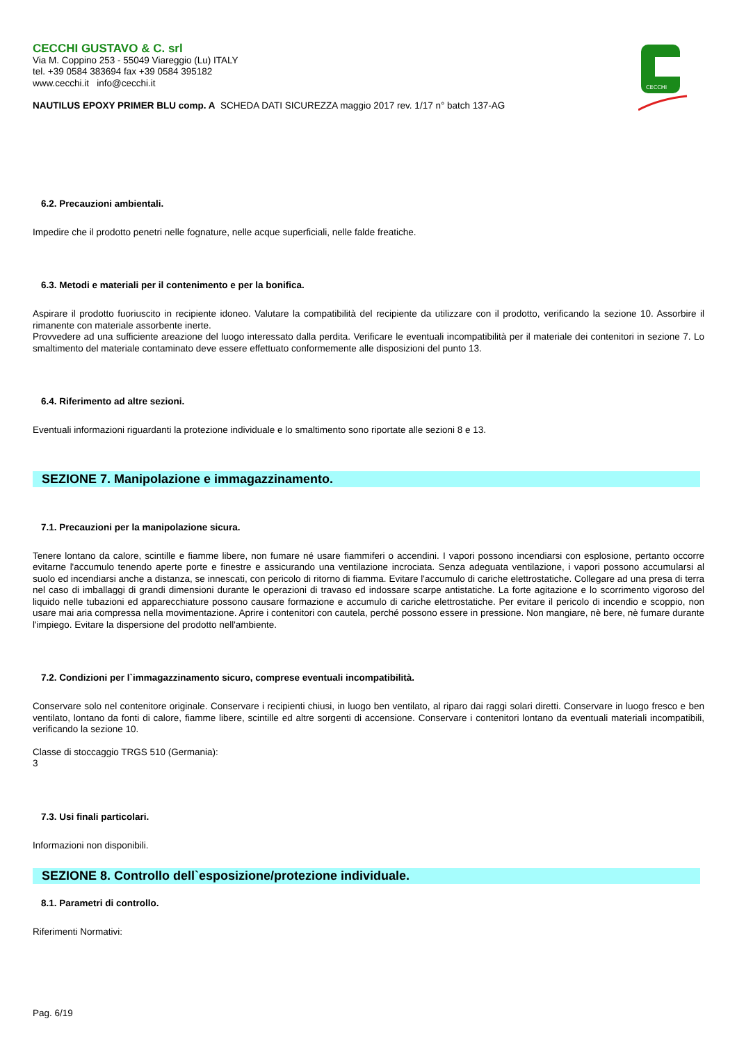CECCHI GUSTAVO & C. srl
Via M. Coppino 253 - 55049 Viareggio (Lu) ITALY
tel. +39 0584 383694 fax +39 0584 395182
www.cecchi.it info@cecchi.it
NAUTILUS EPOXY PRIMER BLU comp. A SCHEDA DATI SICUREZZA maggio 2017 rev. 1/17 n° batch 137-AG
CECCHI
6.2. Precauzioni ambientali.
Impedire che il prodotto penetri nelle fognature, nelle acque superficiali, nelle falde freatiche.
6.3. Metodi e materiali per il contenimento e per la bonifica.
Aspirare il prodotto fuoriuscito in recipiente idoneo. Valutare la compatibilità del recipiente da utilizzare con il prodotto, verificando la sezione 10. Assorbire il rimanente con materiale assorbente inerte.
Provvedere ad una sufficiente areazione del luogo interessato dalla perdita. Verificare le eventuali incompatibilità per il materiale dei contenitori in sezione 7. Lo smaltimento del materiale contaminato deve essere effettuato conformemente alle disposizioni del punto 13.
6.4. Riferimento ad altre sezioni.
Eventuali informazioni riguardanti la protezione individuale e lo smaltimento sono riportate alle sezioni 8 e 13.
SEZIONE 7. Manipolazione e immagazzinamento.
7.1. Precauzioni per la manipolazione sicura.
Tenere lontano da calore, scintille e fiamme libere, non fumare né usare fiammiferi o accendini. I vapori possono incendiarsi con esplosione, pertanto occorre evitarne l'accumulo tenendo aperte porte e finestre e assicurando una ventilazione incrociata. Senza adeguata ventilazione, i vapori possono accumularsi al suolo ed incendiarsi anche a distanza, se innescati, con pericolo di ritorno di fiamma. Evitare l'accumulo di cariche elettrostatiche. Collegare ad una presa di terra nel caso di imballaggi di grandi dimensioni durante le operazioni di travaso ed indossare scarpe antistatiche. La forte agitazione e lo scorrimento vigoroso del liquido nelle tubazioni ed apparecchiature possono causare formazione e accumulo di cariche elettrostatiche. Per evitare il pericolo di incendio e scoppio, non usare mai aria compressa nella movimentazione. Aprire i contenitori con cautela, perché possono essere in pressione. Non mangiare, nè bere, nè fumare durante l'impiego. Evitare la dispersione del prodotto nell'ambiente.
7.2. Condizioni per l`immagazzinamento sicuro, comprese eventuali incompatibilità.
Conservare solo nel contenitore originale. Conservare i recipienti chiusi, in luogo ben ventilato, al riparo dai raggi solari diretti. Conservare in luogo fresco e ben ventilato, lontano da fonti di calore, fiamme libere, scintille ed altre sorgenti di accensione. Conservare i contenitori lontano da eventuali materiali incompatibili, verificando la sezione 10.
Classe di stoccaggio TRGS 510 (Germania):
3
7.3. Usi finali particolari.
Informazioni non disponibili.
SEZIONE 8. Controllo dell`esposizione/protezione individuale.
8.1. Parametri di controllo.
Riferimenti Normativi:
Pag. 6/19